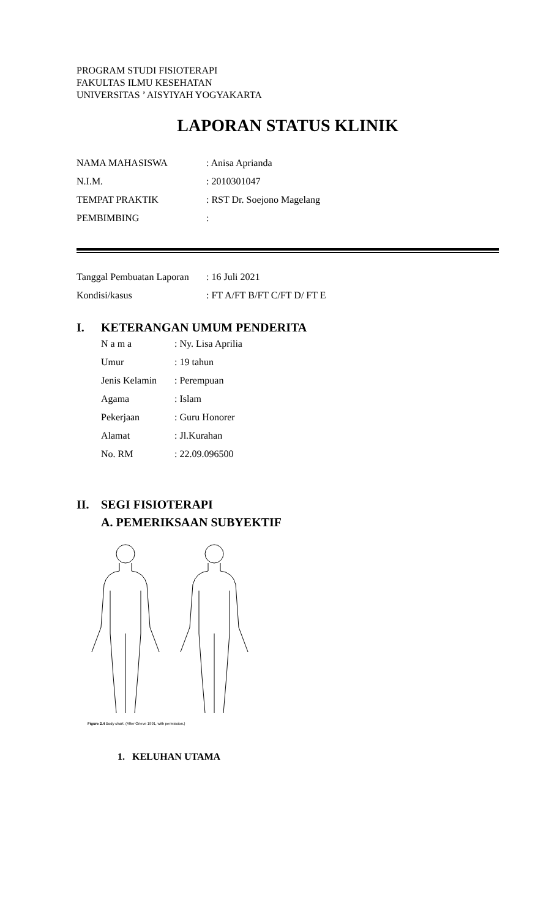PROGRAM STUDI FISIOTERAPI
FAKULTAS ILMU KESEHATAN
UNIVERSITAS ’ AISYIYAH YOGYAKARTA
LAPORAN STATUS KLINIK
| NAMA MAHASISWA | : Anisa Aprianda |
| N.I.M. | : 2010301047 |
| TEMPAT PRAKTIK | : RST Dr. Soejono Magelang |
| PEMBIMBING | : |
| Tanggal Pembuatan Laporan | : 16 Juli 2021 |
| Kondisi/kasus | : FT A/FT B/FT C/FT D/ FT E |
I. KETERANGAN UMUM PENDERITA
| N a m a | : Ny. Lisa Aprilia |
| Umur | : 19 tahun |
| Jenis Kelamin | : Perempuan |
| Agama | : Islam |
| Pekerjaan | : Guru Honorer |
| Alamat | : Jl.Kurahan |
| No. RM | : 22.09.096500 |
II. SEGI FISIOTERAPI
A. PEMERIKSAAN SUBYEKTIF
Figure 2.4 Body chart. (After Grieve 1991, with permission.)
1. KELUHAN UTAMA